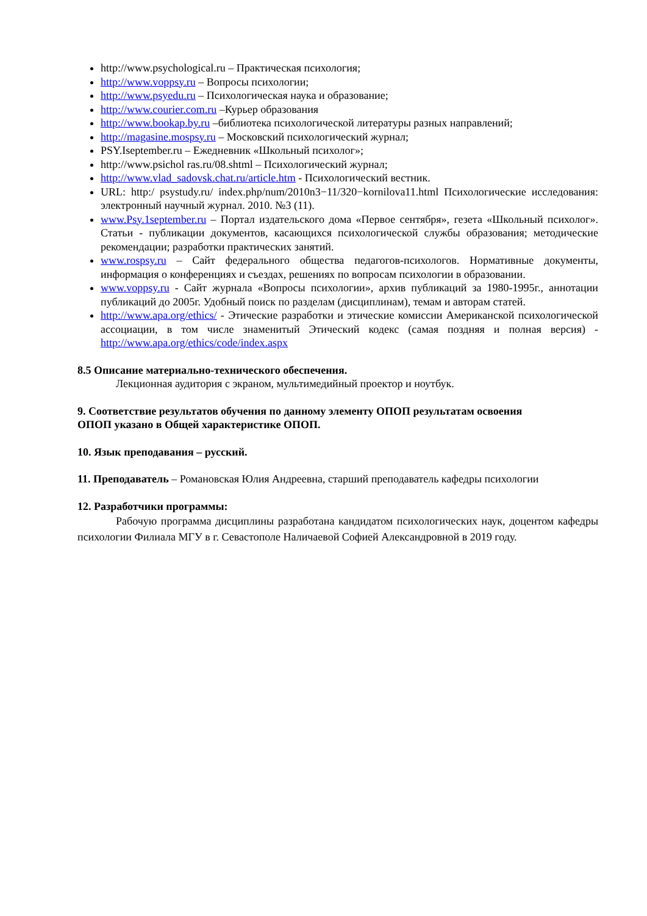http://www.psychological.ru – Практическая психология;
http://www.voppsy.ru – Вопросы психологии;
http://www.psyedu.ru – Психологическая наука и образование;
http://www.courier.com.ru –Курьер образования
http://www.bookap.by.ru –библиотека психологической литературы разных направлений;
http://magasine.mospsy.ru – Московский психологический журнал;
PSY.Iseptember.ru – Ежедневник «Школьный психолог»;
http://www.psichol ras.ru/08.shtml – Психологический журнал;
http://www.vlad_sadovsk.chat.ru/article.htm - Психологический вестник.
URL: http:/ psystudy.ru/ index.php/num/2010n3−11/320−kornilova11.html Психологические исследования: электронный научный журнал. 2010. №3 (11).
www.Psy.1september.ru – Портал издательского дома «Первое сентября», гезета «Школьный психолог». Статьи - публикации документов, касающихся психологической службы образования; методические рекомендации; разработки практических занятий.
www.rospsy.ru – Сайт федерального общества педагогов-психологов. Нормативные документы, информация о конференциях и съездах, решениях по вопросам психологии в образовании.
www.voppsy.ru - Сайт журнала «Вопросы психологии», архив публикаций за 1980-1995г., аннотации публикаций до 2005г. Удобный поиск по разделам (дисциплинам), темам и авторам статей.
http://www.apa.org/ethics/ - Этические разработки и этические комиссии Американской психологической ассоциации, в том числе знаменитый Этический кодекс (самая поздняя и полная версия) - http://www.apa.org/ethics/code/index.aspx
8.5 Описание материально-технического обеспечения.
Лекционная аудитория с экраном, мультимедийный проектор и ноутбук.
9. Соответствие результатов обучения по данному элементу ОПОП результатам освоения
ОПОП указано в Общей характеристике ОПОП.
10. Язык преподавания – русский.
11. Преподаватель – Романовская Юлия Андреевна, старший преподаватель кафедры психологии
12. Разработчики программы:
Рабочую программа дисциплины разработана кандидатом психологических наук, доцентом кафедры психологии Филиала МГУ в г. Севастополе Наличаевой Софией Александровной в 2019 году.